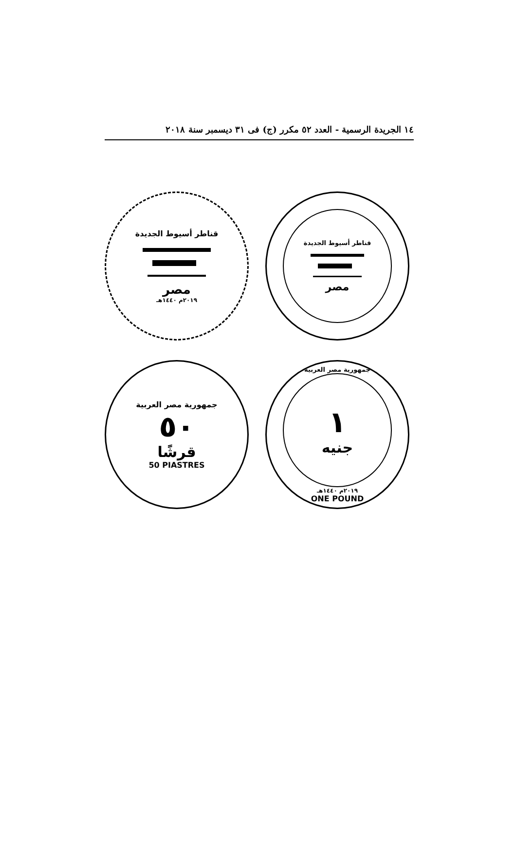١٤ الجريدة الرسمية - العدد ٥٢ مكرر (ج) فى ٣١ ديسمبر سنة ٢٠١٨
قناطر أسيوط الجديدة
مصر
٢٠١٩م ١٤٤٠هـ
قناطر أسيوط الجديدة
مصر
جمهورية مصر العربية
٥٠
قرشًا
50 PIASTRES
جمهورية مصر العربية
١
جنيه
٢٠١٩م ١٤٤٠هـ
ONE POUND